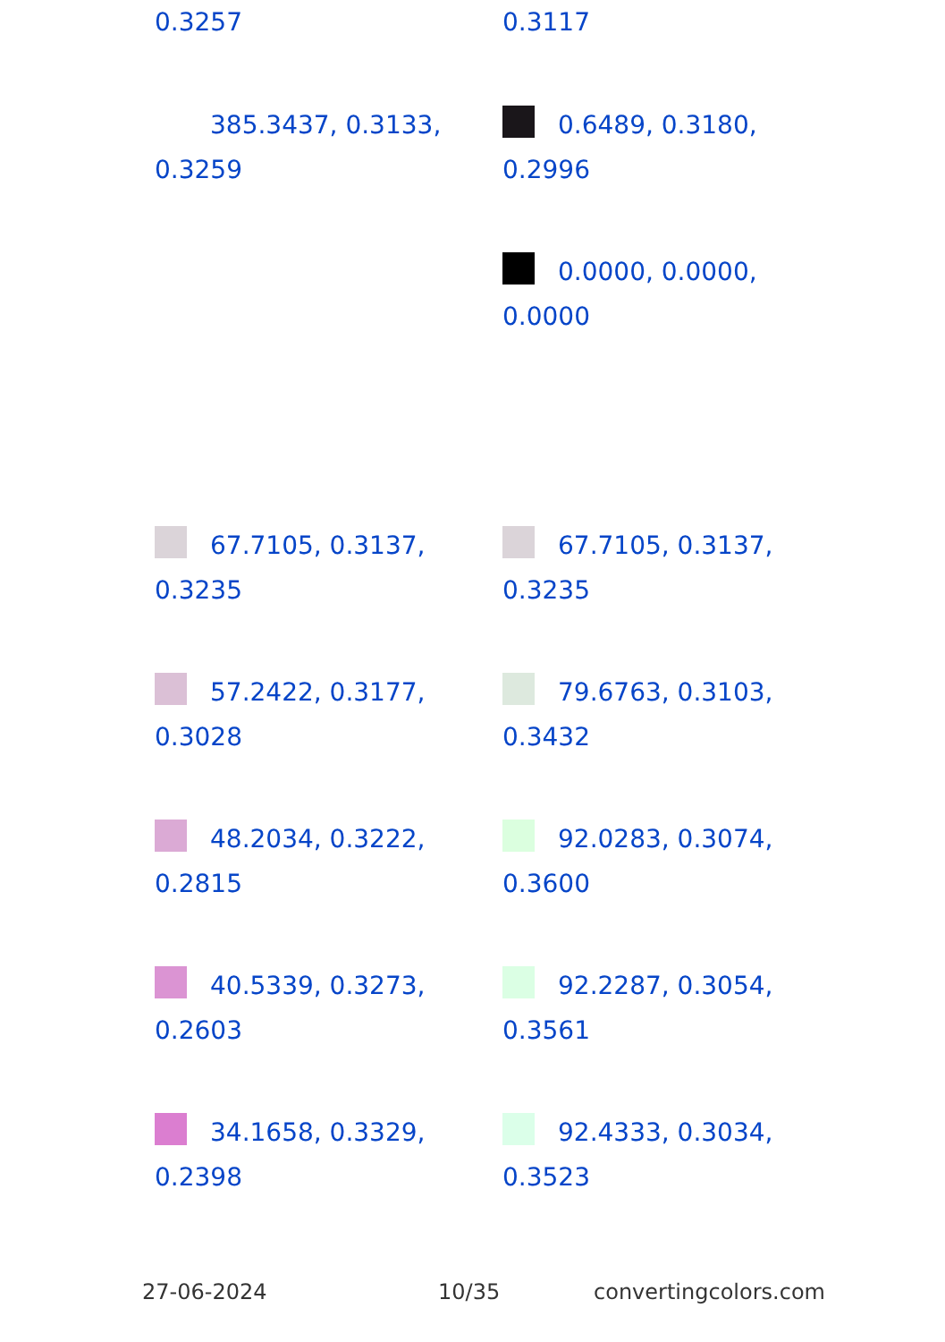0.3257 0.3117
385.3437, 0.3133, 0.3259
0.6489, 0.3180, 0.2996
0.0000, 0.0000, 0.0000
67.7105, 0.3137, 0.3235
67.7105, 0.3137, 0.3235
57.2422, 0.3177, 0.3028
79.6763, 0.3103, 0.3432
48.2034, 0.3222, 0.2815
92.0283, 0.3074, 0.3600
40.5339, 0.3273, 0.2603
92.2287, 0.3054, 0.3561
34.1658, 0.3329, 0.2398
92.4333, 0.3034, 0.3523
27-06-2024 10/35 convertingcolors.com